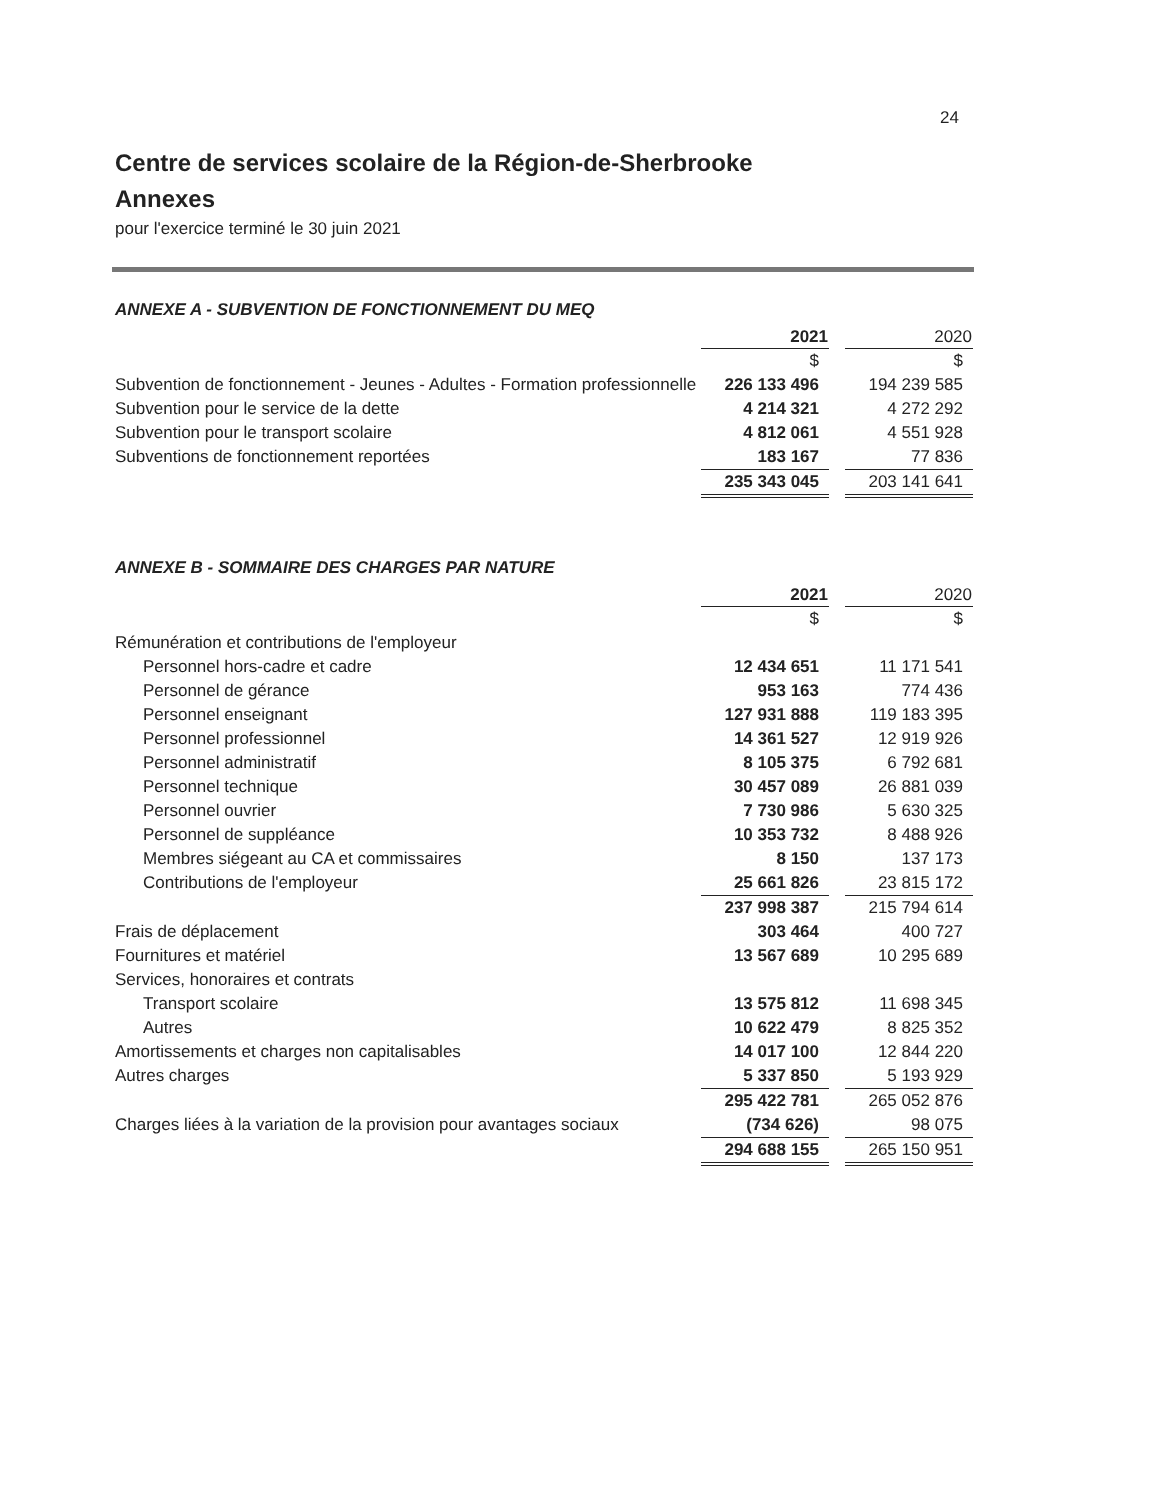24
Centre de services scolaire de la Région-de-Sherbrooke
Annexes
pour l'exercice terminé le 30 juin 2021
ANNEXE A - SUBVENTION DE FONCTIONNEMENT DU MEQ
| | 2021 | | 2020 |
| | $ | | $ |
| Subvention de fonctionnement - Jeunes - Adultes - Formation professionnelle | 226 133 496 | | 194 239 585 |
| Subvention pour le service de la dette | 4 214 321 | | 4 272 292 |
| Subvention pour le transport scolaire | 4 812 061 | | 4 551 928 |
| Subventions de fonctionnement reportées | 183 167 | | 77 836 |
| | 235 343 045 | | 203 141 641 |
ANNEXE B - SOMMAIRE DES CHARGES PAR NATURE
| | 2021 | | 2020 |
| | $ | | $ |
| Rémunération et contributions de l'employeur | | | |
| Personnel hors-cadre et cadre | 12 434 651 | | 11 171 541 |
| Personnel de gérance | 953 163 | | 774 436 |
| Personnel enseignant | 127 931 888 | | 119 183 395 |
| Personnel professionnel | 14 361 527 | | 12 919 926 |
| Personnel administratif | 8 105 375 | | 6 792 681 |
| Personnel technique | 30 457 089 | | 26 881 039 |
| Personnel ouvrier | 7 730 986 | | 5 630 325 |
| Personnel de suppléance | 10 353 732 | | 8 488 926 |
| Membres siégeant au CA et commissaires | 8 150 | | 137 173 |
| Contributions de l'employeur | 25 661 826 | | 23 815 172 |
| | 237 998 387 | | 215 794 614 |
| Frais de déplacement | 303 464 | | 400 727 |
| Fournitures et matériel | 13 567 689 | | 10 295 689 |
| Services, honoraires et contrats | | | |
| Transport scolaire | 13 575 812 | | 11 698 345 |
| Autres | 10 622 479 | | 8 825 352 |
| Amortissements et charges non capitalisables | 14 017 100 | | 12 844 220 |
| Autres charges | 5 337 850 | | 5 193 929 |
| | 295 422 781 | | 265 052 876 |
| Charges liées à la variation de la provision pour avantages sociaux | (734 626) | | 98 075 |
| | 294 688 155 | | 265 150 951 |